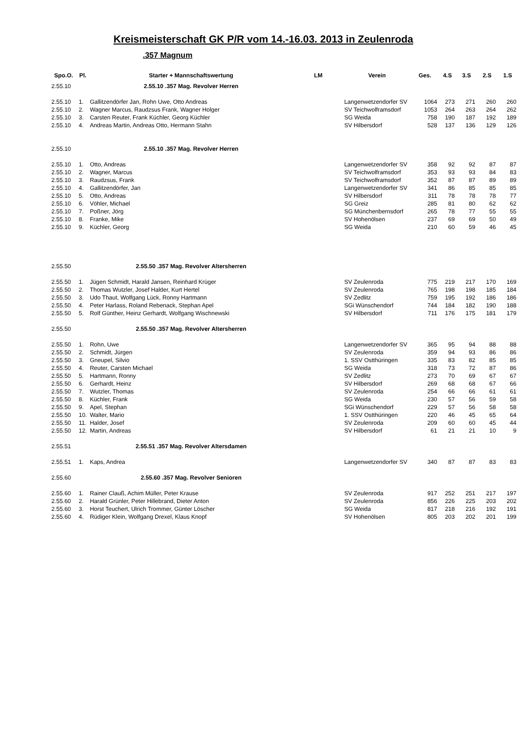Kreismeisterschaft GK P/R vom 14.-16.03. 2013 in Zeulenroda
.357 Magnum
| Spo.O. | Pl. | Starter + Mannschaftswertung | LM | Verein | Ges. | 4.S | 3.S | 2.S | 1.S |
| --- | --- | --- | --- | --- | --- | --- | --- | --- | --- |
| 2.55.10 | | 2.55.10 .357 Mag. Revolver Herren | | | | | | | |
| 2.55.10 | 1. | Gallitzendörfer Jan, Rohn Uwe, Otto Andreas | | Langenwetzendorfer SV | 1064 | 273 | 271 | 260 | 260 |
| 2.55.10 | 2. | Wagner Marcus, Raudzsus Frank, Wagner Holger | | SV Teichwolframsdorf | 1053 | 264 | 263 | 264 | 262 |
| 2.55.10 | 3. | Carsten Reuter, Frank Küchler, Georg Küchler | | SG Weida | 758 | 190 | 187 | 192 | 189 |
| 2.55.10 | 4. | Andreas Martin, Andreas Otto, Hermann Stahn | | SV Hilbersdorf | 528 | 137 | 136 | 129 | 126 |
| 2.55.10 | | 2.55.10 .357 Mag. Revolver Herren | | | | | | | |
| 2.55.10 | 1. | Otto, Andreas | | Langenwetzendorfer SV | 358 | 92 | 92 | 87 | 87 |
| 2.55.10 | 2. | Wagner, Marcus | | SV Teichwolframsdorf | 353 | 93 | 93 | 84 | 83 |
| 2.55.10 | 3. | Raudzsus, Frank | | SV Teichwolframsdorf | 352 | 87 | 87 | 89 | 89 |
| 2.55.10 | 4. | Gallitzendörfer, Jan | | Langenwetzendorfer SV | 341 | 86 | 85 | 85 | 85 |
| 2.55.10 | 5. | Otto, Andreas | | SV Hilbersdorf | 311 | 78 | 78 | 78 | 77 |
| 2.55.10 | 6. | Vöhler, Michael | | SG Greiz | 285 | 81 | 80 | 62 | 62 |
| 2.55.10 | 7. | Poßner, Jörg | | SG Münchenbernsdorf | 265 | 78 | 77 | 55 | 55 |
| 2.55.10 | 8. | Franke, Mike | | SV Hohenölsen | 237 | 69 | 69 | 50 | 49 |
| 2.55.10 | 9. | Küchler, Georg | | SG Weida | 210 | 60 | 59 | 46 | 45 |
| 2.55.50 | | 2.55.50 .357 Mag. Revolver Altersherren | | | | | | | |
| 2.55.50 | 1. | Jügen Schmidt, Harald Jansen, Reinhard Krüger | | SV Zeulenroda | 775 | 219 | 217 | 170 | 169 |
| 2.55.50 | 2. | Thomas Wutzler, Josef Halder, Kurt Hertel | | SV Zeulenroda | 765 | 198 | 198 | 185 | 184 |
| 2.55.50 | 3. | Udo Thaut, Wolfgang Lück, Ronny Hartmann | | SV Zedlitz | 759 | 195 | 192 | 186 | 186 |
| 2.55.50 | 4. | Peter Harlass, Roland Rebenack, Stephan Apel | | SGi Wünschendorf | 744 | 184 | 182 | 190 | 188 |
| 2.55.50 | 5. | Rolf Günther, Heinz Gerhardt, Wolfgang Wischnewski | | SV Hilbersdorf | 711 | 176 | 175 | 181 | 179 |
| 2.55.50 | | 2.55.50 .357 Mag. Revolver Altersherren | | | | | | | |
| 2.55.50 | 1. | Rohn, Uwe | | Langenwetzendorfer SV | 365 | 95 | 94 | 88 | 88 |
| 2.55.50 | 2. | Schmidt, Jürgen | | SV Zeulenroda | 359 | 94 | 93 | 86 | 86 |
| 2.55.50 | 3. | Gneupel, Silvio | | 1. SSV Ostthüringen | 335 | 83 | 82 | 85 | 85 |
| 2.55.50 | 4. | Reuter, Carsten Michael | | SG Weida | 318 | 73 | 72 | 87 | 86 |
| 2.55.50 | 5. | Hartmann, Ronny | | SV Zedlitz | 273 | 70 | 69 | 67 | 67 |
| 2.55.50 | 6. | Gerhardt, Heinz | | SV Hilbersdorf | 269 | 68 | 68 | 67 | 66 |
| 2.55.50 | 7. | Wutzler, Thomas | | SV Zeulenroda | 254 | 66 | 66 | 61 | 61 |
| 2.55.50 | 8. | Küchler, Frank | | SG Weida | 230 | 57 | 56 | 59 | 58 |
| 2.55.50 | 9. | Apel, Stephan | | SGi Wünschendorf | 229 | 57 | 56 | 58 | 58 |
| 2.55.50 | 10. | Walter, Mario | | 1. SSV Ostthüringen | 220 | 46 | 45 | 65 | 64 |
| 2.55.50 | 11. | Halder, Josef | | SV Zeulenroda | 209 | 60 | 60 | 45 | 44 |
| 2.55.50 | 12. | Martin, Andreas | | SV Hilbersdorf | 61 | 21 | 21 | 10 | 9 |
| 2.55.51 | | 2.55.51 .357 Mag. Revolver Altersdamen | | | | | | | |
| 2.55.51 | 1. | Kaps, Andrea | | Langenwetzendorfer SV | 340 | 87 | 87 | 83 | 83 |
| 2.55.60 | | 2.55.60 .357 Mag. Revolver Senioren | | | | | | | |
| 2.55.60 | 1. | Rainer Clauß, Achim Müller, Peter Krause | | SV Zeulenroda | 917 | 252 | 251 | 217 | 197 |
| 2.55.60 | 2. | Harald Grünler, Peter Hillebrand, Dieter Anton | | SV Zeulenroda | 856 | 226 | 225 | 203 | 202 |
| 2.55.60 | 3. | Horst Teuchert, Ulrich Trommer, Günter Löscher | | SG Weida | 817 | 218 | 216 | 192 | 191 |
| 2.55.60 | 4. | Rüdiger Klein, Wolfgang Drexel, Klaus Knopf | | SV Hohenölsen | 805 | 203 | 202 | 201 | 199 |